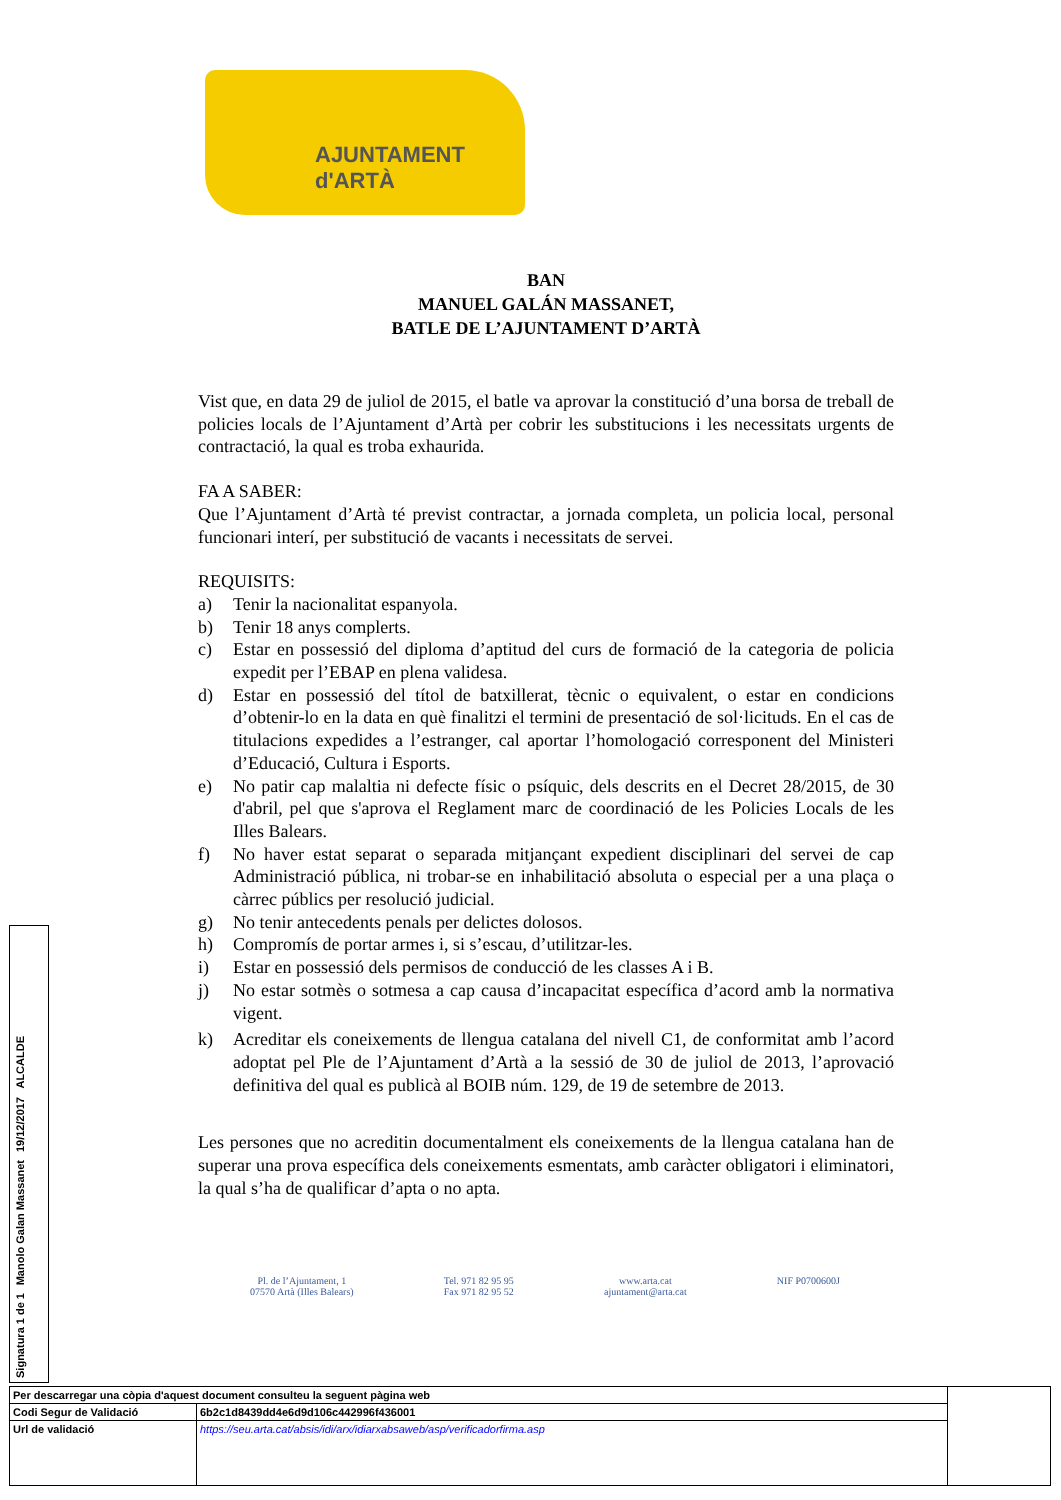AJUNTAMENT d'ARTÀ
BAN
MANUEL GALÁN MASSANET,
BATLE DE L’AJUNTAMENT D’ARTÀ
Vist que, en data 29 de juliol de 2015, el batle va aprovar la constitució d’una borsa de treball de policies locals de l’Ajuntament d’Artà per cobrir les substitucions i les necessitats urgents de contractació, la qual es troba exhaurida.
FA A SABER:
Que l’Ajuntament d’Artà té previst contractar, a jornada completa, un policia local, personal funcionari interí, per substitució de vacants i necessitats de servei.
REQUISITS:
a) Tenir la nacionalitat espanyola.
b) Tenir 18 anys complerts.
c) Estar en possessió del diploma d’aptitud del curs de formació de la categoria de policia expedit per l’EBAP en plena validesa.
d) Estar en possessió del títol de batxillerat, tècnic o equivalent, o estar en condicions d’obtenir-lo en la data en què finalitzi el termini de presentació de sol·licituds. En el cas de titulacions expedides a l’estranger, cal aportar l’homologació corresponent del Ministeri d’Educació, Cultura i Esports.
e) No patir cap malaltia ni defecte físic o psíquic, dels descrits en el Decret 28/2015, de 30 d'abril, pel que s'aprova el Reglament marc de coordinació de les Policies Locals de les Illes Balears.
f) No haver estat separat o separada mitjançant expedient disciplinari del servei de cap Administració pública, ni trobar-se en inhabilitació absoluta o especial per a una plaça o càrrec públics per resolució judicial.
g) No tenir antecedents penals per delictes dolosos.
h) Compromís de portar armes i, si s’escau, d’utilitzar-les.
i) Estar en possessió dels permisos de conducció de les classes A i B.
j) No estar sotmès o sotmesa a cap causa d’incapacitat específica d’acord amb la normativa vigent.
k) Acreditar els coneixements de llengua catalana del nivell C1, de conformitat amb l’acord adoptat pel Ple de l’Ajuntament d’Artà a la sessió de 30 de juliol de 2013, l’aprovació definitiva del qual es publicà al BOIB núm. 129, de 19 de setembre de 2013.
Les persones que no acreditin documentalment els coneixements de la llengua catalana han de superar una prova específica dels coneixements esmentats, amb caràcter obligatori i eliminatori, la qual s’ha de qualificar d’apta o no apta.
Pl. de l’Ajuntament, 1
07570 Artà (Illes Balears)
Tel. 971 82 95 95
Fax 971 82 95 52
www.arta.cat
ajuntament@arta.cat
NIF P0700600J
Signatura 1 de 1
Manolo Galan Massanet
19/12/2017
ALCALDE
| Per descarregar una còpia d'aquest document consulteu la seguent pàgina web | | |
| Codi Segur de Validació | 6b2c1d8439dd4e6d9d106c442996f436001 | |
| Url de validació | https://seu.arta.cat/absis/idi/arx/idiarxabsaweb/asp/verificadorfirma.asp | |